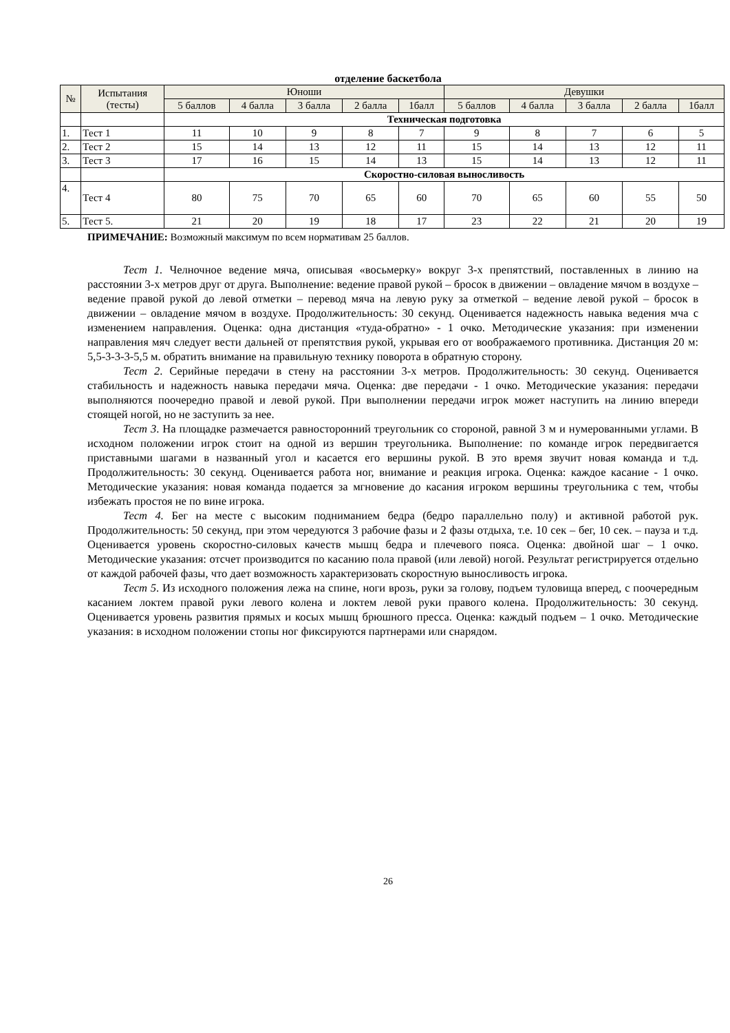отделение баскетбола
| № | Испытания (тесты) | Юноши | | | | | Девушки | | | | |
| --- | --- | --- | --- | --- | --- | --- | --- | --- | --- | --- | --- |
| | | 5 баллов | 4 балла | 3 балла | 2 балла | 1балл | 5 баллов | 4 балла | 3 балла | 2 балла | 1балл |
| | | Техническая подготовка | | | | | | | | | |
| 1. | Тест 1 | 11 | 10 | 9 | 8 | 7 | 9 | 8 | 7 | 6 | 5 |
| 2. | Тест 2 | 15 | 14 | 13 | 12 | 11 | 15 | 14 | 13 | 12 | 11 |
| 3. | Тест 3 | 17 | 16 | 15 | 14 | 13 | 15 | 14 | 13 | 12 | 11 |
| | | Скоростно-силовая выносливость | | | | | | | | | |
| 4. | Тест 4 | 80 | 75 | 70 | 65 | 60 | 70 | 65 | 60 | 55 | 50 |
| 5. | Тест 5. | 21 | 20 | 19 | 18 | 17 | 23 | 22 | 21 | 20 | 19 |
ПРИМЕЧАНИЕ: Возможный максимум по всем нормативам 25 баллов.
Тест 1. Челночное ведение мяча, описывая «восьмерку» вокруг 3-х препятствий, поставленных в линию на расстоянии 3-х метров друг от друга. Выполнение: ведение правой рукой – бросок в движении – овладение мячом в воздухе – ведение правой рукой до левой отметки – перевод мяча на левую руку за отметкой – ведение левой рукой – бросок в движении – овладение мячом в воздухе. Продолжительность: 30 секунд. Оценивается надежность навыка ведения мча с изменением направления. Оценка: одна дистанция «туда-обратно» - 1 очко. Методические указания: при изменении направления мяч следует вести дальней от препятствия рукой, укрывая его от воображаемого противника. Дистанция 20 м: 5,5-3-3-3-5,5 м. обратить внимание на правильную технику поворота в обратную сторону.
Тест 2. Серийные передачи в стену на расстоянии 3-х метров. Продолжительность: 30 секунд. Оценивается стабильность и надежность навыка передачи мяча. Оценка: две передачи - 1 очко. Методические указания: передачи выполняются поочередно правой и левой рукой. При выполнении передачи игрок может наступить на линию впереди стоящей ногой, но не заступить за нее.
Тест 3. На площадке размечается равносторонний треугольник со стороной, равной 3 м и нумерованными углами. В исходном положении игрок стоит на одной из вершин треугольника. Выполнение: по команде игрок передвигается приставными шагами в названный угол и касается его вершины рукой. В это время звучит новая команда и т.д. Продолжительность: 30 секунд. Оценивается работа ног, внимание и реакция игрока. Оценка: каждое касание - 1 очко. Методические указания: новая команда подается за мгновение до касания игроком вершины треугольника с тем, чтобы избежать простоя не по вине игрока.
Тест 4. Бег на месте с высоким подниманием бедра (бедро параллельно полу) и активной работой рук. Продолжительность: 50 секунд, при этом чередуются 3 рабочие фазы и 2 фазы отдыха, т.е. 10 сек – бег, 10 сек. – пауза и т.д. Оценивается уровень скоростно-силовых качеств мышц бедра и плечевого пояса. Оценка: двойной шаг – 1 очко. Методические указания: отсчет производится по касанию пола правой (или левой) ногой. Результат регистрируется отдельно от каждой рабочей фазы, что дает возможность характеризовать скоростную выносливость игрока.
Тест 5. Из исходного положения лежа на спине, ноги врозь, руки за голову, подъем туловища вперед, с поочередным касанием локтем правой руки левого колена и локтем левой руки правого колена. Продолжительность: 30 секунд. Оценивается уровень развития прямых и косых мышц брюшного пресса. Оценка: каждый подъем – 1 очко. Методические указания: в исходном положении стопы ног фиксируются партнерами или снарядом.
26